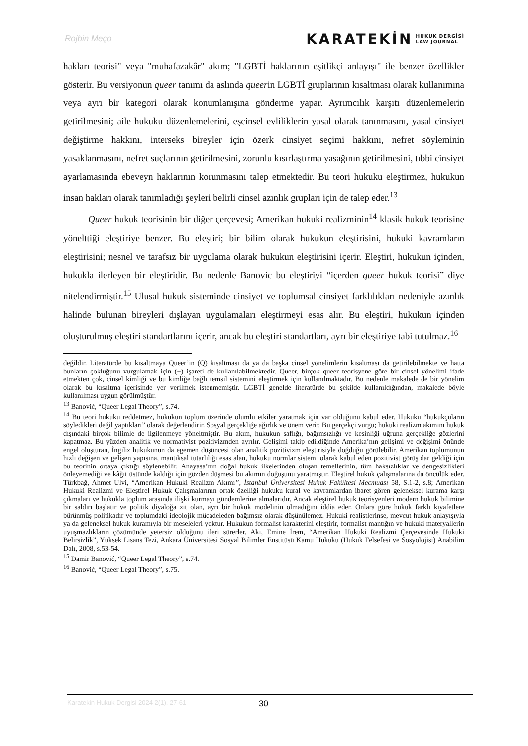Rojbin Meço
KARATEKİN HUKUK DERGİSİ
LAW JOURNAL
hakları teorisi" veya "muhafazakâr" akım; "LGBTİ haklarının eşitlikçi anlayışı" ile benzer özellikler gösterir. Bu versiyonun queer tanımı da aslında queerin LGBTİ gruplarının kısaltması olarak kullanımına veya ayrı bir kategori olarak konumlanışına gönderme yapar. Ayrımcılık karşıtı düzenlemelerin getirilmesini; aile hukuku düzenlemelerini, eşcinsel evliliklerin yasal olarak tanınmasını, yasal cinsiyet değiştirme hakkını, interseks bireyler için özerk cinsiyet seçimi hakkını, nefret söyleminin yasaklanmasını, nefret suçlarının getirilmesini, zorunlu kısırlaştırma yasağının getirilmesini, tıbbi cinsiyet ayarlamasında ebeveyn haklarının korunmasını talep etmektedir. Bu teori hukuku eleştirmez, hukukun insan hakları olarak tanımladığı şeyleri belirli cinsel azınlık grupları için de talep eder.<sup>13</sup>
Queer hukuk teorisinin bir diğer çerçevesi; Amerikan hukuki realizminin<sup>14</sup> klasik hukuk teorisine yönelttiği eleştiriye benzer. Bu eleştiri; bir bilim olarak hukukun eleştirisini, hukuki kavramların eleştirisini; nesnel ve tarafsız bir uygulama olarak hukukun eleştirisini içerir. Eleştiri, hukukun içinden, hukukla ilerleyen bir eleştiridir. Bu nedenle Banovic bu eleştiriyi “içerden queer hukuk teorisi” diye nitelendirmiştir.<sup>15</sup> Ulusal hukuk sisteminde cinsiyet ve toplumsal cinsiyet farklılıkları nedeniyle azınlık halinde bulunan bireyleri dışlayan uygulamaları eleştirmeyi esas alır. Bu eleştiri, hukukun içinden oluşturulmuş eleştiri standartlarını içerir, ancak bu eleştiri standartları, ayrı bir eleştiriye tabi tutulmaz.<sup>16</sup>
değildir. Literatürde bu kısaltmaya Queer’in (Q) kısaltması da ya da başka cinsel yönelimlerin kısaltması da getirilebilmekte ve hatta bunların çokluğunu vurgulamak için (+) işareti de kullanılabilmektedir. Queer, birçok queer teorisyene göre bir cinsel yönelimi ifade etmekten çok, cinsel kimliği ve bu kimliğe bağlı temsil sistemini eleştirmek için kullanılmaktadır. Bu nedenle makalede de bir yönelim olarak bu kısaltma içerisinde yer verilmek istenmemiştir. LGBTİ genelde literatürde bu şekilde kullanıldığından, makalede böyle kullanılması uygun görülmüştür.
<sup>13</sup> Banović, “Queer Legal Theory”, s.74.
<sup>14</sup> Bu teori hukuku reddetmez, hukukun toplum üzerinde olumlu etkiler yaratmak için var olduğunu kabul eder. Hukuku “hukukçuların söyledikleri değil yaptıkları” olarak değerlendirir. Sosyal gerçekliğe ağırlık ve önem verir. Bu gerçekçi vurgu; hukuki realizm akımını hukuk dışındaki birçok bilimle de ilgilenmeye yöneltmiştir. Bu akım, hukukun saflığı, bağımsızlığı ve kesinliği uğruna gerçekliğe gözlerini kapatmaz. Bu yüzden analitik ve normativist pozitivizmden ayrılır. Gelişimi takip edildiğinde Amerika’nın gelişimi ve değişimi önünde engel oluşturan, İngiliz hukukunun da egemen düşüncesi olan analitik pozitivizm eleştirisiyle doğduğu görülebilir. Amerikan toplumunun hızlı değişen ve gelişen yapısına, mantıksal tutarlılığı esas alan, hukuku normlar sistemi olarak kabul eden pozitivist görüş dar geldiği için bu teorinin ortaya çıktığı söylenebilir. Anayasa’nın doğal hukuk ilkelerinden oluşan temellerinin, tüm haksızlıklar ve dengesizlikleri önleyemediği ve kâğıt üstünde kaldığı için gözden düşmesi bu akımın doğuşunu yaratmıştır. Eleştirel hukuk çalışmalarına da öncülük eder. Türkbağ, Ahmet Ulvi, “Amerikan Hukuki Realizm Akımı”, İstanbul Üniversitesi Hukuk Fakültesi Mecmuası 58, S.1-2, s.8; Amerikan Hukuki Realizmi ve Eleştirel Hukuk Çalışmalarının ortak özelliği hukuku kural ve kavramlardan ibaret gören geleneksel kurama karşı çıkmaları ve hukukla toplum arasında ilişki kurmayı gündemlerine almalarıdır. Ancak eleştirel hukuk teorisyenleri modern hukuk bilimine bir saldırı başlatır ve politik diyaloğa zıt olan, ayrı bir hukuk modelinin olmadığını iddia eder. Onlara göre hukuk farklı kıyafetlere bürünmüş politikadır ve toplumdaki ideolojik mücadeleden bağımsız olarak düşünülemez. Hukuki realistlerinse, mevcut hukuk anlayışıyla ya da geleneksel hukuk kuramıyla bir meseleleri yoktur. Hukukun formalist karakterini eleştirir, formalist mantığın ve hukuki materyallerin uyuşmazlıkların çözümünde yetersiz olduğunu ileri sürerler. Akı, Emine İrem, “Amerikan Hukuki Realizmi Çerçevesinde Hukuki Belirsizlik”, Yüksek Lisans Tezi, Ankara Üniversitesi Sosyal Bilimler Enstitüsü Kamu Hukuku (Hukuk Felsefesi ve Sosyolojisi) Anabilim Dalı, 2008, s.53-54.
<sup>15</sup> Damir Banović, “Queer Legal Theory”, s.74.
<sup>16</sup> Banović, “Queer Legal Theory”, s.75.
Karatekin Hukuk Dergisi 2024 2(1), 27-61 30